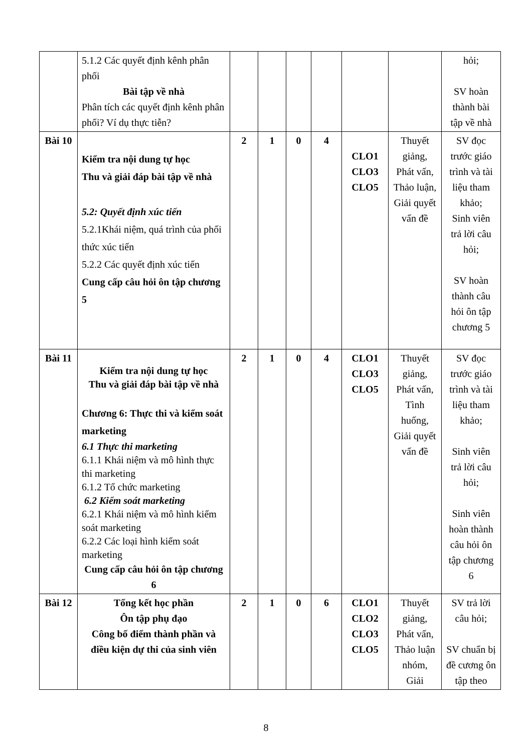| | 5.1.2 Các quyết định kênh phân phối Bài tập về nhà Phân tích các quyết định kênh phân phối? Ví dụ thực tiễn? | | | | | | | hỏi; SV hoàn thành bài tập về nhà |
| Bài 10 | Kiểm tra nội dung tự học Thu và giải đáp bài tập về nhà 5.2: Quyết định xúc tiến 5.2.1Khái niệm, quá trình của phối thức xúc tiến 5.2.2 Các quyết định xúc tiến Cung cấp câu hỏi ôn tập chương 5 | 2 | 1 | 0 | 4 | CLO1 CLO3 CLO5 | Thuyết giảng, Phát vấn, Thảo luận, Giải quyết vấn đề | SV đọc trước giáo trình và tài liệu tham khảo; Sinh viên trả lời câu hỏi; SV hoàn thành câu hỏi ôn tập chương 5 |
| Bài 11 | Kiểm tra nội dung tự học Thu và giải đáp bài tập về nhà Chương 6: Thực thi và kiểm soát marketing 6.1 Thực thi marketing 6.1.1 Khái niệm và mô hình thực thi marketing 6.1.2 Tổ chức marketing 6.2 Kiểm soát marketing 6.2.1 Khái niệm và mô hình kiểm soát marketing 6.2.2 Các loại hình kiểm soát marketing Cung cấp câu hỏi ôn tập chương 6 | 2 | 1 | 0 | 4 | CLO1 CLO3 CLO5 | Thuyết giảng, Phát vấn, Tình huống, Giải quyết vấn đề | SV đọc trước giáo trình và tài liệu tham khảo; Sinh viên trả lời câu hỏi; Sinh viên hoàn thành câu hỏi ôn tập chương 6 |
| Bài 12 | Tổng kết học phần Ôn tập phụ đạo Công bố điểm thành phần và điều kiện dự thi của sinh viên | 2 | 1 | 0 | 6 | CLO1 CLO2 CLO3 CLO5 | Thuyết giảng, Phát vấn, Thảo luận nhóm, Giải | SV trả lời câu hỏi; SV chuẩn bị đề cương ôn tập theo |
8